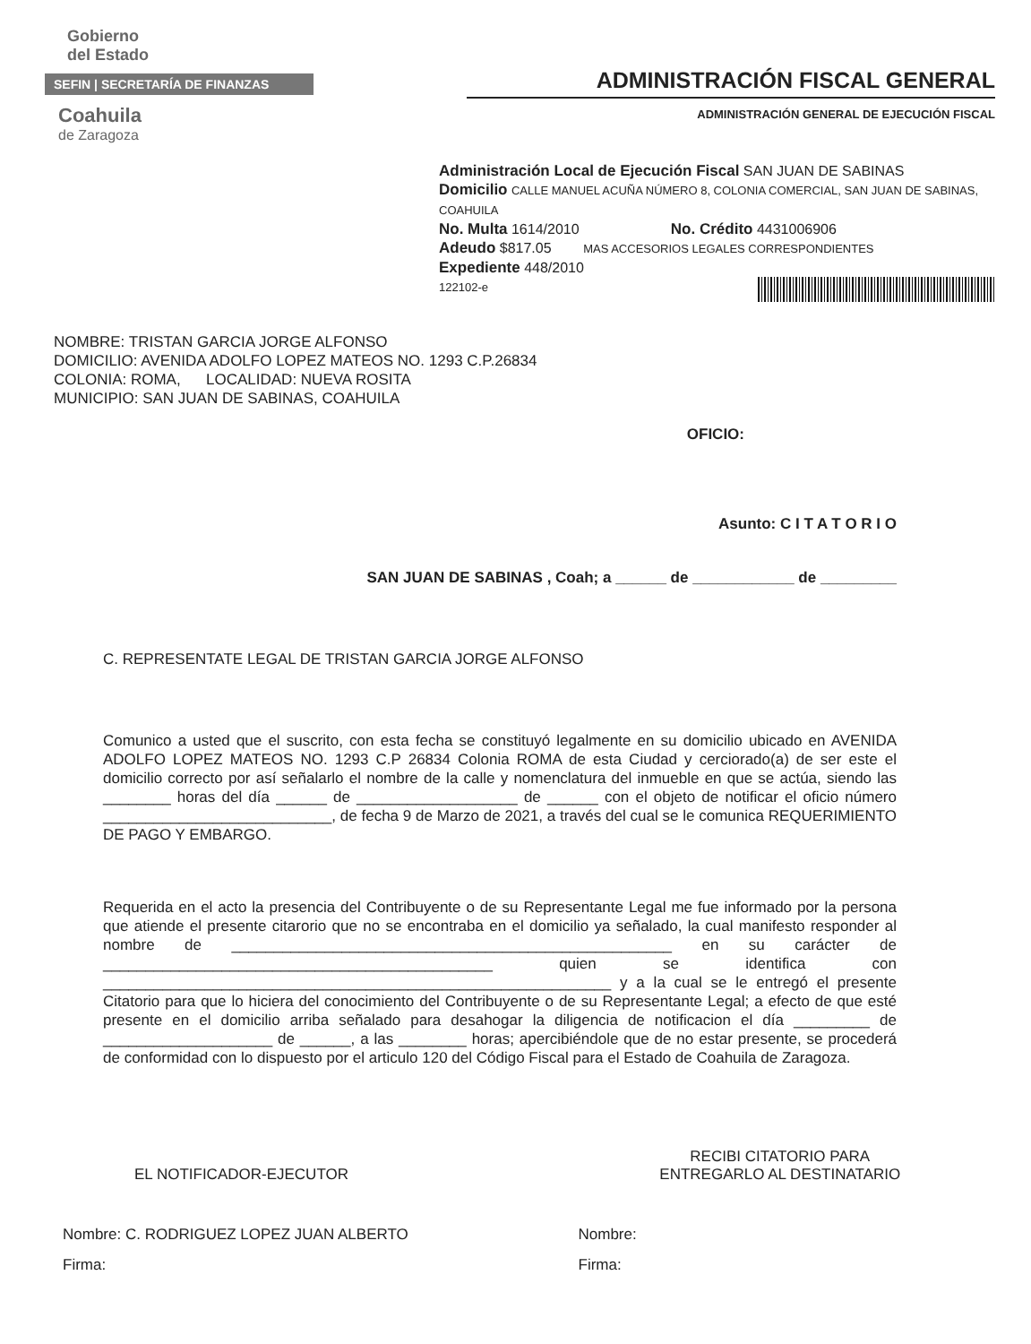Gobierno
del Estado
SEFIN | SECRETARÍA DE FINANZAS
Coahuila
de Zaragoza
ADMINISTRACIÓN FISCAL GENERAL
ADMINISTRACIÓN GENERAL DE EJECUCIÓN FISCAL
Administración Local de Ejecución Fiscal SAN JUAN DE SABINAS
Domicilio CALLE MANUEL ACUÑA NÚMERO 8, COLONIA COMERCIAL, SAN JUAN DE SABINAS, COAHUILA
No. Multa 1614/2010 No. Crédito 4431006906
Adeudo $817.05 MAS ACCESORIOS LEGALES CORRESPONDIENTES
Expediente 448/2010
122102-e
NOMBRE: TRISTAN GARCIA JORGE ALFONSO
DOMICILIO: AVENIDA ADOLFO LOPEZ MATEOS NO. 1293 C.P.26834
COLONIA: ROMA, LOCALIDAD: NUEVA ROSITA
MUNICIPIO: SAN JUAN DE SABINAS, COAHUILA
OFICIO:
Asunto: C I T A T O R I O
SAN JUAN DE SABINAS , Coah; a ______ de ____________ de _________
C. REPRESENTATE LEGAL DE TRISTAN GARCIA JORGE ALFONSO
Comunico a usted que el suscrito, con esta fecha se constituyó legalmente en su domicilio ubicado en AVENIDA ADOLFO LOPEZ MATEOS NO. 1293 C.P 26834 Colonia ROMA de esta Ciudad y cerciorado(a) de ser este el domicilio correcto por así señalarlo el nombre de la calle y nomenclatura del inmueble en que se actúa, siendo las ________ horas del día ______ de ___________________ de ______ con el objeto de notificar el oficio número ___________________________, de fecha 9 de Marzo de 2021, a través del cual se le comunica REQUERIMIENTO DE PAGO Y EMBARGO.
Requerida en el acto la presencia del Contribuyente o de su Representante Legal me fue informado por la persona que atiende el presente citarorio que no se encontraba en el domicilio ya señalado, la cual manifesto responder al nombre de ____________________________________________________ en su carácter de ______________________________________________ quien se identifica con ____________________________________________________________ y a la cual se le entregó el presente Citatorio para que lo hiciera del conocimiento del Contribuyente o de su Representante Legal; a efecto de que esté presente en el domicilio arriba señalado para desahogar la diligencia de notificacion el día _________ de ____________________ de ______, a las ________ horas; apercibiéndole que de no estar presente, se procederá de conformidad con lo dispuesto por el articulo 120 del Código Fiscal para el Estado de Coahuila de Zaragoza.
EL NOTIFICADOR-EJECUTOR
RECIBI CITATORIO PARA
ENTREGARLO AL DESTINATARIO
Nombre: C. RODRIGUEZ LOPEZ JUAN ALBERTO
Firma:
Nombre:
Firma: